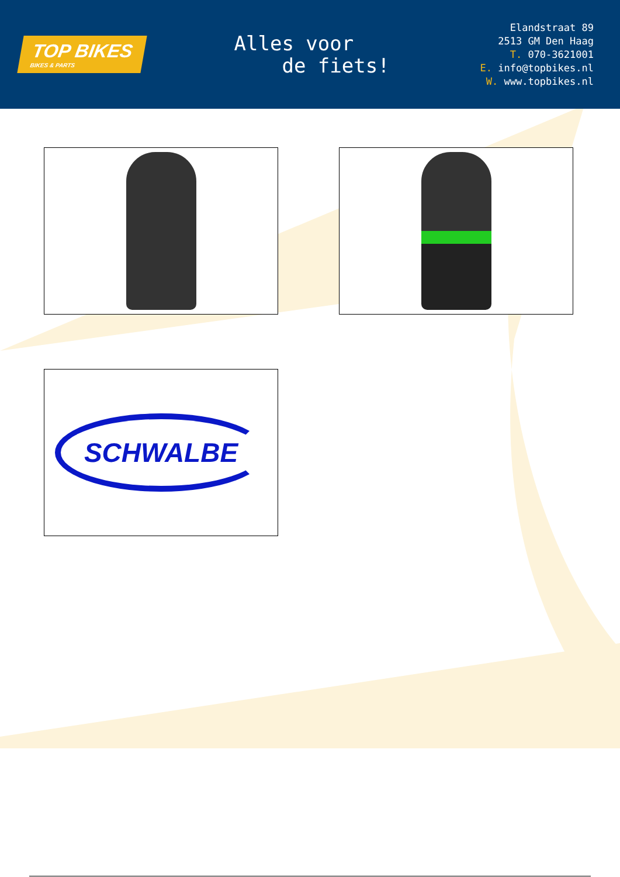TOP BIKES
BIKES & PARTS
Alles voor
de fiets!
Elandstraat 89
2513 GM Den Haag
T. 070-3621001
E. info@topbikes.nl
W. www.topbikes.nl
SCHWALBE